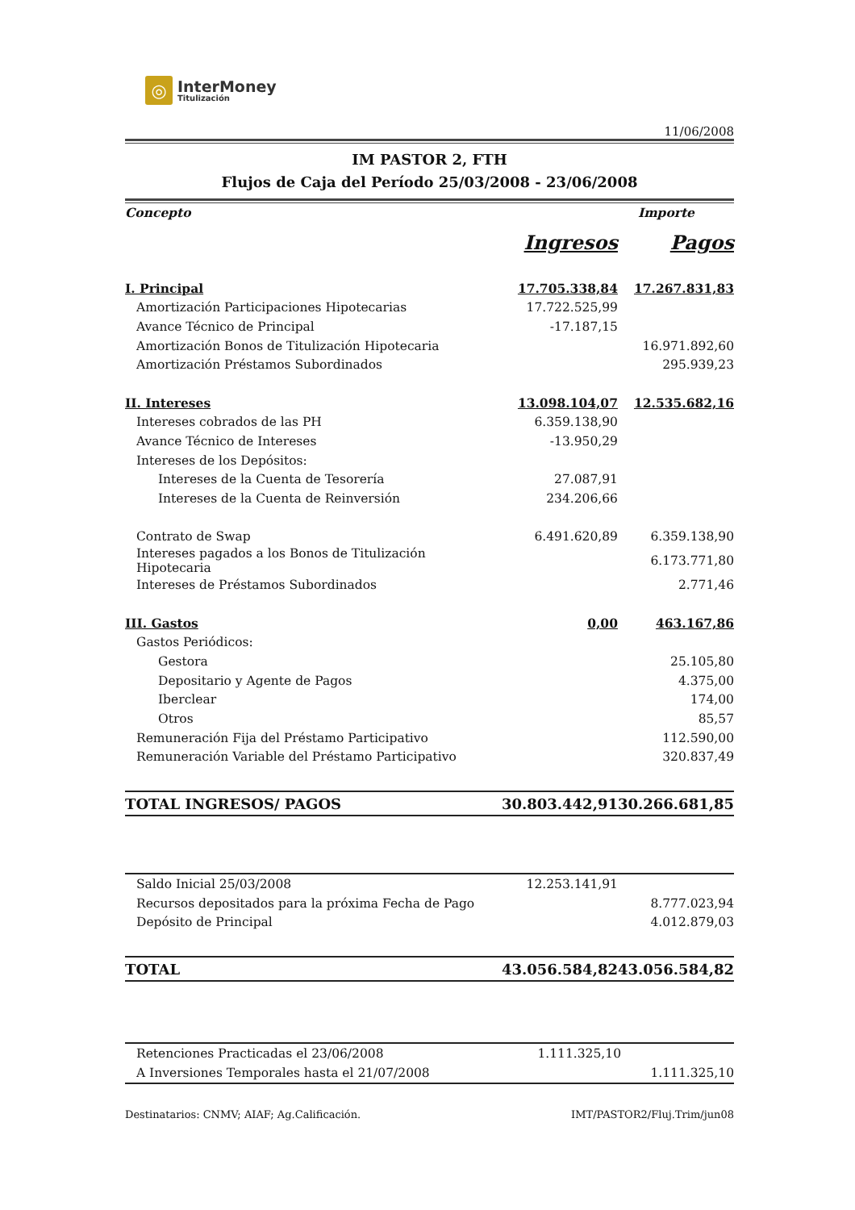◎
InterMoney
Titulización
11/06/2008
IM PASTOR 2, FTH
Flujos de Caja del Período 25/03/2008 - 23/06/2008
| Concepto | Importe | |
| | Ingresos | Pagos |
| I. Principal | 17.705.338,84 | 17.267.831,83 |
| Amortización Participaciones Hipotecarias | 17.722.525,99 | |
| Avance Técnico de Principal | -17.187,15 | |
| Amortización Bonos de Titulización Hipotecaria | | 16.971.892,60 |
| Amortización Préstamos Subordinados | | 295.939,23 |
| II. Intereses | 13.098.104,07 | 12.535.682,16 |
| Intereses cobrados de las PH | 6.359.138,90 | |
| Avance Técnico de Intereses | -13.950,29 | |
| Intereses de los Depósitos: | | |
| Intereses de la Cuenta de Tesorería | 27.087,91 | |
| Intereses de la Cuenta de Reinversión | 234.206,66 | |
| Contrato de Swap | 6.491.620,89 | 6.359.138,90 |
| Intereses pagados a los Bonos de Titulización Hipotecaria | | 6.173.771,80 |
| Intereses de Préstamos Subordinados | | 2.771,46 |
| III. Gastos | 0,00 | 463.167,86 |
| Gastos Periódicos: | | |
| Gestora | | 25.105,80 |
| Depositario y Agente de Pagos | | 4.375,00 |
| Iberclear | | 174,00 |
| Otros | | 85,57 |
| Remuneración Fija del Préstamo Participativo | | 112.590,00 |
| Remuneración Variable del Préstamo Participativo | | 320.837,49 |
| TOTAL INGRESOS/ PAGOS | 30.803.442,91 | 30.266.681,85 |
| Saldo Inicial 25/03/2008 | 12.253.141,91 | |
| Recursos depositados para la próxima Fecha de Pago | | 8.777.023,94 |
| Depósito de Principal | | 4.012.879,03 |
| TOTAL | 43.056.584,82 | 43.056.584,82 |
| Retenciones Practicadas el 23/06/2008 | 1.111.325,10 | |
| A Inversiones Temporales hasta el 21/07/2008 | | 1.111.325,10 |
Destinatarios: CNMV; AIAF; Ag.Calificación. IMT/PASTOR2/Fluj.Trim/jun08